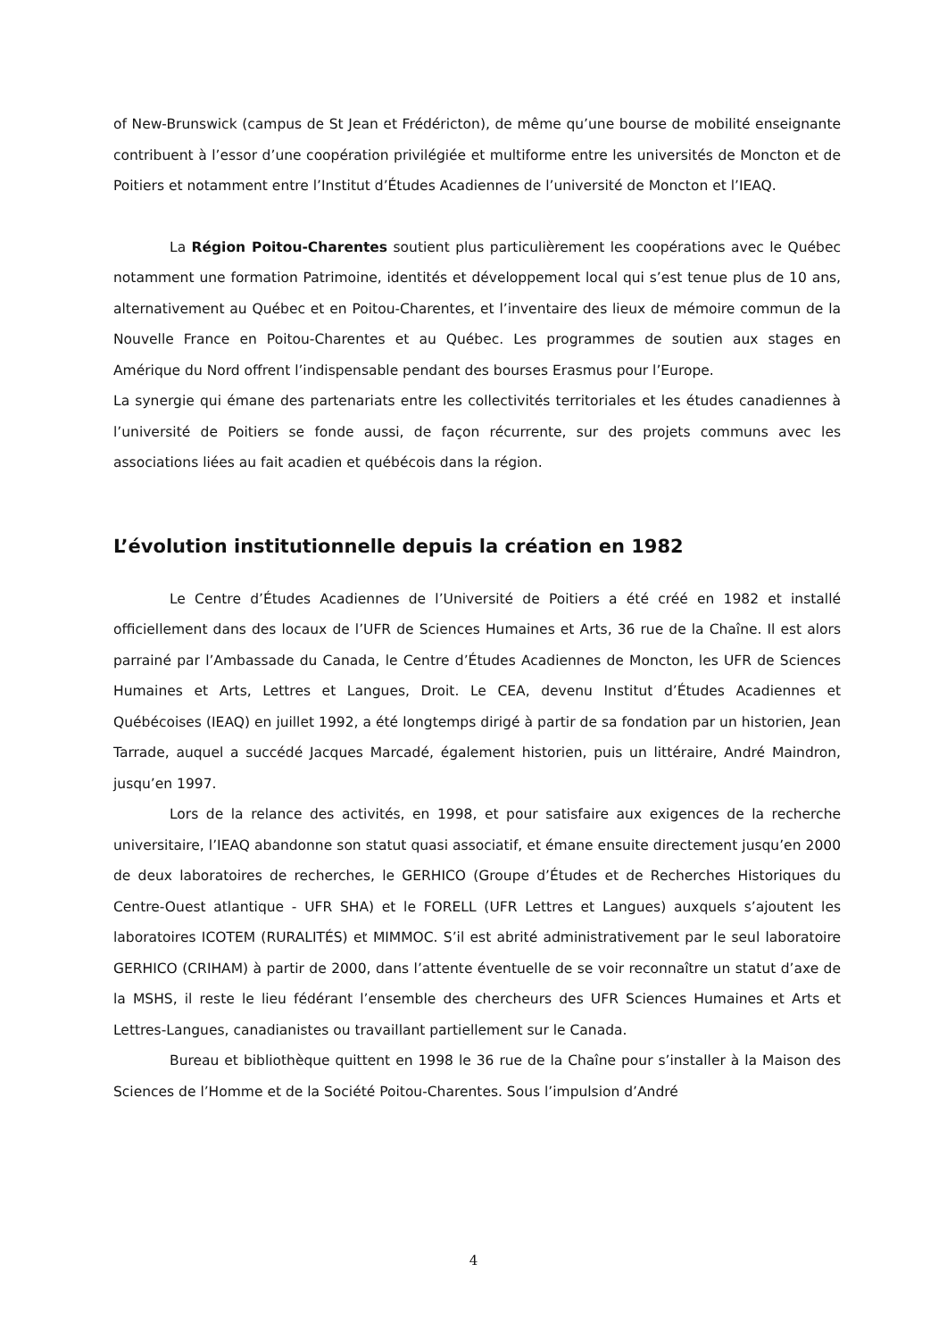of New-Brunswick (campus de St Jean et Frédéricton), de même qu’une bourse de mobilité enseignante contribuent à l’essor d’une coopération privilégiée et multiforme entre les universités de Moncton et de Poitiers et notamment entre l’Institut d’Études Acadiennes de l’université de Moncton et l’IEAQ.
La Région Poitou-Charentes soutient plus particulièrement les coopérations avec le Québec notamment une formation Patrimoine, identités et développement local qui s’est tenue plus de 10 ans, alternativement au Québec et en Poitou-Charentes, et l’inventaire des lieux de mémoire commun de la Nouvelle France en Poitou-Charentes et au Québec. Les programmes de soutien aux stages en Amérique du Nord offrent l’indispensable pendant des bourses Erasmus pour l’Europe.
La synergie qui émane des partenariats entre les collectivités territoriales et les études canadiennes à l’université de Poitiers se fonde aussi, de façon récurrente, sur des projets communs avec les associations liées au fait acadien et québécois dans la région.
L’évolution institutionnelle depuis la création en 1982
Le Centre d’Études Acadiennes de l’Université de Poitiers a été créé en 1982 et installé officiellement dans des locaux de l’UFR de Sciences Humaines et Arts, 36 rue de la Chaîne. Il est alors parrainé par l’Ambassade du Canada, le Centre d’Études Acadiennes de Moncton, les UFR de Sciences Humaines et Arts, Lettres et Langues, Droit. Le CEA, devenu Institut d’Études Acadiennes et Québécoises (IEAQ) en juillet 1992, a été longtemps dirigé à partir de sa fondation par un historien, Jean Tarrade, auquel a succédé Jacques Marcadé, également historien, puis un littéraire, André Maindron, jusqu’en 1997.
Lors de la relance des activités, en 1998, et pour satisfaire aux exigences de la recherche universitaire, l’IEAQ abandonne son statut quasi associatif, et émane ensuite directement jusqu’en 2000 de deux laboratoires de recherches, le GERHICO (Groupe d’Études et de Recherches Historiques du Centre-Ouest atlantique - UFR SHA) et le FORELL (UFR Lettres et Langues) auxquels s’ajoutent les laboratoires ICOTEM (RURALITÉS) et MIMMOC. S’il est abrité administrativement par le seul laboratoire GERHICO (CRIHAM) à partir de 2000, dans l’attente éventuelle de se voir reconnaître un statut d’axe de la MSHS, il reste le lieu fédérant l’ensemble des chercheurs des UFR Sciences Humaines et Arts et Lettres-Langues, canadianistes ou travaillant partiellement sur le Canada.
Bureau et bibliothèque quittent en 1998 le 36 rue de la Chaîne pour s’installer à la Maison des Sciences de l’Homme et de la Société Poitou-Charentes. Sous l’impulsion d’André
4